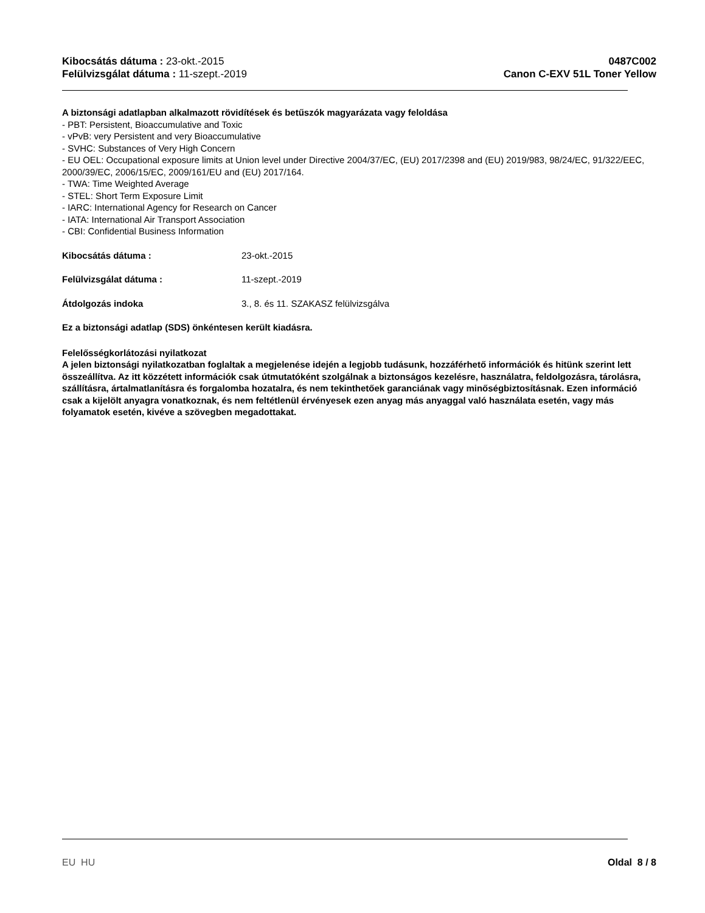Kibocsátás dátuma : 23-okt.-2015
Felülvizsgálat dátuma : 11-szept.-2019
0487C002
Canon C-EXV 51L Toner Yellow
A biztonsági adatlapban alkalmazott rövidítések és betűszók magyarázata vagy feloldása
- PBT: Persistent, Bioaccumulative and Toxic
- vPvB: very Persistent and very Bioaccumulative
- SVHC: Substances of Very High Concern
- EU OEL: Occupational exposure limits at Union level under Directive 2004/37/EC, (EU) 2017/2398 and (EU) 2019/983, 98/24/EC, 91/322/EEC, 2000/39/EC, 2006/15/EC, 2009/161/EU and (EU) 2017/164.
- TWA: Time Weighted Average
- STEL: Short Term Exposure Limit
- IARC: International Agency for Research on Cancer
- IATA: International Air Transport Association
- CBI: Confidential Business Information
Kibocsátás dátuma : 23-okt.-2015
Felülvizsgálat dátuma : 11-szept.-2019
Átdolgozás indoka 3., 8. és 11. SZAKASZ felülvizsgálva
Ez a biztonsági adatlap (SDS) önkéntesen került kiadásra.
Felelősségkorlátozási nyilatkozat
A jelen biztonsági nyilatkozatban foglaltak a megjelenése idején a legjobb tudásunk, hozzáférhető információk és hitünk szerint lett összeállítva. Az itt közzétett információk csak útmutatóként szolgálnak a biztonságos kezelésre, használatra, feldolgozásra, tárolásra, szállításra, ártalmatlanításra és forgalomba hozatalra, és nem tekinthetőek garanciának vagy minőségbiztosításnak. Ezen információ csak a kijelölt anyagra vonatkoznak, és nem feltétlenül érvényesek ezen anyag más anyaggal való használata esetén, vagy más folyamatok esetén, kivéve a szövegben megadottakat.
EU HU Oldal 8 / 8